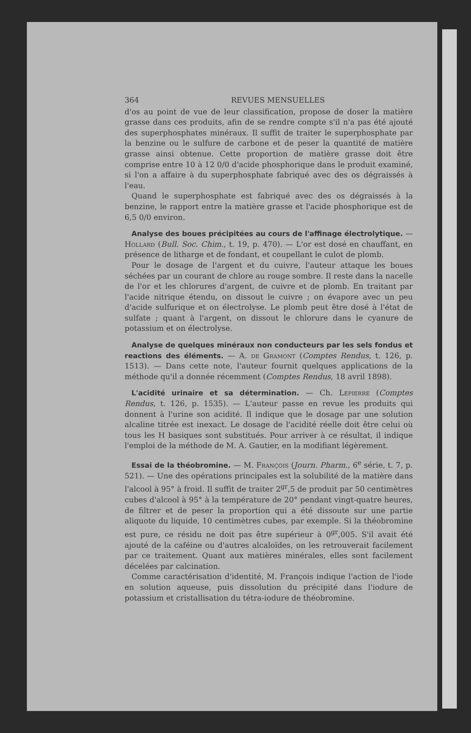364 REVUES MENSUELLES
d'os au point de vue de leur classification, propose de doser la matière grasse dans ces produits, afin de se rendre compte s'il n'a pas été ajouté des superphosphates minéraux. Il suffit de traiter le superphosphate par la benzine ou le sulfure de carbone et de peser la quantité de matière grasse ainsi obtenue. Cette proportion de matière grasse doit être comprise entre 10 à 12 0/0 d'acide phosphorique dans le produit examiné, si l'on a affaire à du superphosphate fabriqué avec des os dégraissés à l'eau.
Quand le superphosphate est fabriqué avec des os dégraissés à la benzine, le rapport entre la matière grasse et l'acide phosphorique est de 6,5 0/0 environ.
Analyse des boues précipitées au cours de l'affinage électrolytique. — Hollard (Bull. Soc. Chim., t. 19, p. 470). — L'or est dosé en chauffant, en présence de litharge et de fondant, et coupellant le culot de plomb.
Pour le dosage de l'argent et du cuivre, l'auteur attaque les boues séchées par un courant de chlore au rouge sombre. Il reste dans la nacelle de l'or et les chlorures d'argent, de cuivre et de plomb. En traitant par l'acide nitrique étendu, on dissout le cuivre ; on évapore avec un peu d'acide sulfurique et on électrolyse. Le plomb peut être dosé à l'état de sulfate ; quant à l'argent, on dissout le chlorure dans le cyanure de potassium et on électrolyse.
Analyse de quelques minéraux non conducteurs par les sels fondus et reactions des éléments. — A. de Gramont (Comptes Rendus, t. 126, p. 1513). — Dans cette note, l'auteur fournit quelques applications de la méthode qu'il a donnée récemment (Comptes Rendus, 18 avril 1898).
L'acidité urinaire et sa détermination. — Ch. Lepierre (Comptes Rendus, t. 126, p. 1535). — L'auteur passe en revue les produits qui donnent à l'urine son acidité. Il indique que le dosage par une solution alcaline titrée est inexact. Le dosage de l'acidité réelle doit être celui où tous les H basiques sont substitués. Pour arriver à ce résultat, il indique l'emploi de la méthode de M. A. Gautier, en la modifiant légèrement.
Essai de la théobromine. — M. François (Journ. Pharm., 6<sup>e</sup> série, t. 7, p. 521). — Une des opérations principales est la solubilité de la matière dans l'alcool à 95° à froid. Il suffit de traiter 2<sup>gr</sup>,5 de produit par 50 centimètres cubes d'alcool à 95° à la température de 20° pendant vingt-quatre heures, de filtrer et de peser la proportion qui a été dissoute sur une partie aliquote du liquide, 10 centimètres cubes, par exemple. Si la théobromine est pure, ce résidu ne doit pas être supérieur à 0<sup>gr</sup>,005. S'il avait été ajouté de la caféine ou d'autres alcaloïdes, on les retrouverait facilement par ce traitement. Quant aux matières minérales, elles sont facilement décelées par calcination.
Comme caractérisation d'identité, M. François indique l'action de l'iode en solution aqueuse, puis dissolution du précipité dans l'iodure de potassium et cristallisation du tétra-iodure de théobromine.